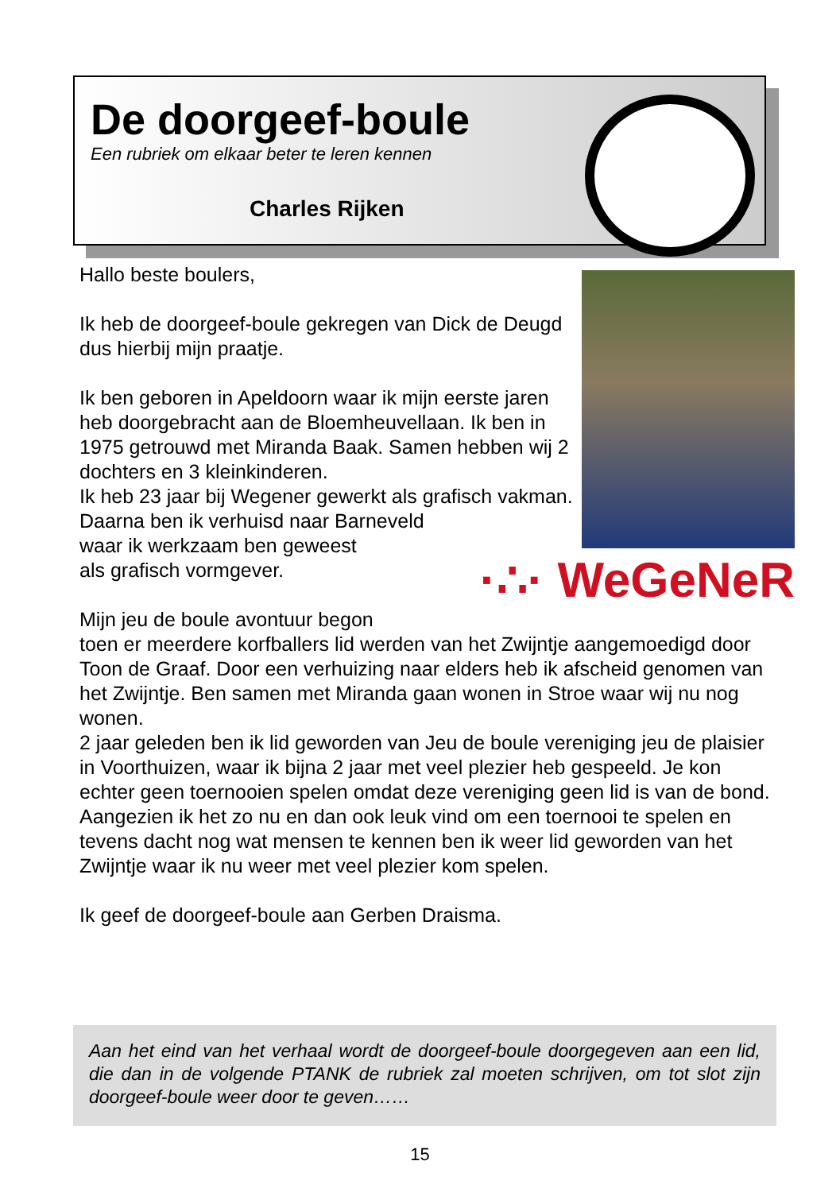De doorgeef-boule
Een rubriek om elkaar beter te leren kennen
Charles Rijken
Hallo beste boulers,
Ik heb de doorgeef-boule gekregen van Dick de Deugd dus hierbij mijn praatje.
Ik ben geboren in Apeldoorn waar ik mijn eerste jaren heb doorgebracht aan de Bloemheuvellaan. Ik ben in 1975 getrouwd met Miranda Baak. Samen hebben wij 2 dochters en 3 kleinkinderen.
Ik heb 23 jaar bij Wegener gewerkt als grafisch vakman. Daarna ben ik verhuisd naar Barneveld
·∴· WeGeNeR
waar ik werkzaam ben geweest
als grafisch vormgever.
Mijn jeu de boule avontuur begon toen er meerdere korfballers lid werden van het Zwijntje aangemoedigd door Toon de Graaf. Door een verhuizing naar elders heb ik afscheid genomen van het Zwijntje. Ben samen met Miranda gaan wonen in Stroe waar wij nu nog wonen.
2 jaar geleden ben ik lid geworden van Jeu de boule vereniging jeu de plaisier in Voorthuizen, waar ik bijna 2 jaar met veel plezier heb gespeeld. Je kon echter geen toernooien spelen omdat deze vereniging geen lid is van de bond.
Aangezien ik het zo nu en dan ook leuk vind om een toernooi te spelen en tevens dacht nog wat mensen te kennen ben ik weer lid geworden van het Zwijntje waar ik nu weer met veel plezier kom spelen.
Ik geef de doorgeef-boule aan Gerben Draisma.
Aan het eind van het verhaal wordt de doorgeef-boule doorgegeven aan een lid, die dan in de volgende PTANK de rubriek zal moeten schrijven, om tot slot zijn doorgeef-boule weer door te geven……
15